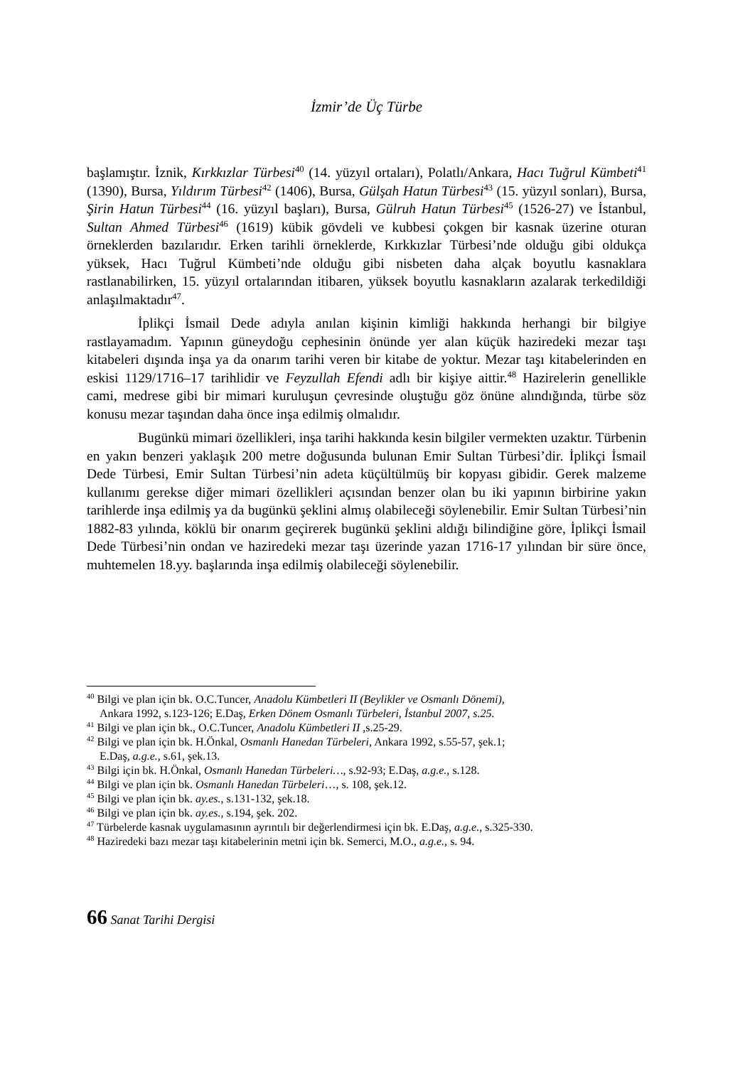İzmir’de Üç Türbe
başlamıştır. İznik, Kırkkızlar Türbesi<sup>40</sup> (14. yüzyıl ortaları), Polatlı/Ankara, Hacı Tuğrul Kümbeti<sup>41</sup> (1390), Bursa, Yıldırım Türbesi<sup>42</sup> (1406), Bursa, Gülşah Hatun Türbesi<sup>43</sup> (15. yüzyıl sonları), Bursa, Şirin Hatun Türbesi<sup>44</sup> (16. yüzyıl başları), Bursa, Gülruh Hatun Türbesi<sup>45</sup> (1526-27) ve İstanbul, Sultan Ahmed Türbesi<sup>46</sup> (1619) kübik gövdeli ve kubbesi çokgen bir kasnak üzerine oturan örneklerden bazılarıdır. Erken tarihli örneklerde, Kırkkızlar Türbesi’nde olduğu gibi oldukça yüksek, Hacı Tuğrul Kümbeti’nde olduğu gibi nisbeten daha alçak boyutlu kasnaklara rastlanabilirken, 15. yüzyıl ortalarından itibaren, yüksek boyutlu kasnakların azalarak terkedildiği anlaşılmaktadır<sup>47</sup>.
İplikçi İsmail Dede adıyla anılan kişinin kimliği hakkında herhangi bir bilgiye rastlayamadım. Yapının güneydoğu cephesinin önünde yer alan küçük haziredeki mezar taşı kitabeleri dışında inşa ya da onarım tarihi veren bir kitabe de yoktur. Mezar taşı kitabelerinden en eskisi 1129/1716–17 tarihlidir ve Feyzullah Efendi adlı bir kişiye aittir.<sup>48</sup> Hazirelerin genellikle cami, medrese gibi bir mimari kuruluşun çevresinde oluştuğu göz önüne alındığında, türbe söz konusu mezar taşından daha önce inşa edilmiş olmalıdır.
Bugünkü mimari özellikleri, inşa tarihi hakkında kesin bilgiler vermekten uzaktır. Türbenin en yakın benzeri yaklaşık 200 metre doğusunda bulunan Emir Sultan Türbesi’dir. İplikçi İsmail Dede Türbesi, Emir Sultan Türbesi’nin adeta küçültülmüş bir kopyası gibidir. Gerek malzeme kullanımı gerekse diğer mimari özellikleri açısından benzer olan bu iki yapının birbirine yakın tarihlerde inşa edilmiş ya da bugünkü şeklini almış olabileceği söylenebilir. Emir Sultan Türbesi’nin 1882-83 yılında, köklü bir onarım geçirerek bugünkü şeklini aldığı bilindiğine göre, İplikçi İsmail Dede Türbesi’nin ondan ve haziredeki mezar taşı üzerinde yazan 1716-17 yılından bir süre önce, muhtemelen 18.yy. başlarında inşa edilmiş olabileceği söylenebilir.
<sup>40</sup> Bilgi ve plan için bk. O.C.Tuncer, Anadolu Kümbetleri II (Beylikler ve Osmanlı Dönemi),
Ankara 1992, s.123-126; E.Daş, Erken Dönem Osmanlı Türbeleri, İstanbul 2007, s.25.
<sup>41</sup> Bilgi ve plan için bk., O.C.Tuncer, Anadolu Kümbetleri II ,s.25-29.
<sup>42</sup> Bilgi ve plan için bk. H.Önkal, Osmanlı Hanedan Türbeleri, Ankara 1992, s.55-57, şek.1;
E.Daş, a.g.e., s.61, şek.13.
<sup>43</sup> Bilgi için bk. H.Önkal, Osmanlı Hanedan Türbeleri…, s.92-93; E.Daş, a.g.e., s.128.
<sup>44</sup> Bilgi ve plan için bk. Osmanlı Hanedan Türbeleri…, s. 108, şek.12.
<sup>45</sup> Bilgi ve plan için bk. ay.es., s.131-132, şek.18.
<sup>46</sup> Bilgi ve plan için bk. ay.es., s.194, şek. 202.
<sup>47</sup> Türbelerde kasnak uygulamasının ayrıntılı bir değerlendirmesi için bk. E.Daş, a.g.e., s.325-330.
<sup>48</sup> Haziredeki bazı mezar taşı kitabelerinin metni için bk. Semerci, M.O., a.g.e., s. 94.
66 Sanat Tarihi Dergisi